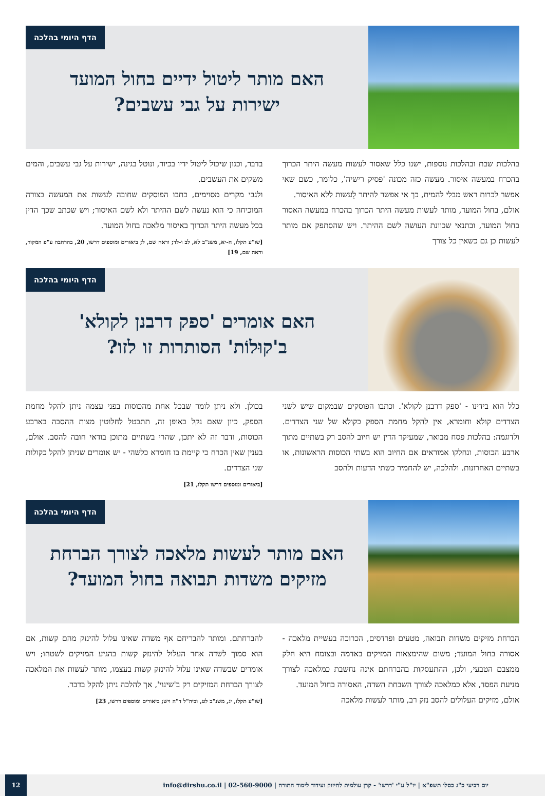הדף היומי בהלכה
האם מותר ליטול ידיים בחול המועד
ישירות על גבי עשבים?
בהלכות שבת ובהלכות נוספות, ישנו כלל שאסור לעשות מעשה היתר הכרוך בהכרח במעשה איסור. מעשה כזה מכונה 'פסיק רישיה', כלומר, כשם שאי אפשר לכרות ראש מבלי להמית, כך אי אפשר להיתר לֵעשות ללא האיסור.
אולם, בחול המועד, מותר לעשות מעשה היתר הכרוך בהכרח במעשה האסור בחול המועד, ובתנאי שכוונת העושה לשם ההיתר. ויש שהסתפק אם מותר לעשות כן גם כשאין כל צורך
בדבר, וכגון שיכול ליטול ידיו בכיור, ונוטל בגינה, ישירות על גבי עשבים, והמים משקים את העשבים.
ולגבי מקרים מסוימים, כתבו הפוסקים שחובה לעשות את המעשה בצורה המוכיחה כי הוא נעשה לשם ההיתר ולא לשם האיסור; ויש שכתב שכך הדין בכל מעשה היתר הכרוך באיסור מלאכה בחול המועד.
[שו"ע תקלז, ח-יא, משנ"ב לא, לב ו-לד; וראה שם, ל; ביאורים ומוספים דרשו, 20, בהרחבה ע"פ המקור, וראה שם, 19]
הדף היומי בהלכה
האם אומרים 'ספק דרבנן לקולא'
ב'קוּלוֹת' הסותרות זו לזו?
כלל הוא בידינו - 'ספק דרבנן לקולא'. וכתבו הפוסקים שבמקום שיש לשני הצדדים קולא וחומרא, אין להקל מחמת הספק כקולא של שני הצדדים. ולדוגמה: בהלכות פסח מבואר, שמעיקר הדין יש חיוב להסב רק בשתיים מתוך ארבע הכוסות, ונחלקו אמוראים אם החיוב הוא בשתי הכוסות הראשונות, או בשתיים האחרונות. ולהלכה, יש להחמיר כשתי הדעות ולהסב
בכולן. ולא ניתן לומר שבכל אחת מהכוסות בפני עצמה ניתן להקל מחמת הספק, כיון שאם נקל באופן זה, תתבטל לחלוטין מצות ההסבה בארבע הכוסות, ודבר זה לא יתכן, שהרי בשתיים מתוכן בודאי חובה להסב. אולם, בענין שאין הכרח כי קיימת בו חומרא כלשהי - יש אומרים שניתן להקל כקולות שני הצדדים.
[ביאורים ומוספים דרשו תקלז, 21]
הדף היומי בהלכה
האם מותר לעשות מלאכה לצורך הברחת
מזיקים משדות תבואה בחול המועד?
הברחת מזיקים משדות תבואה, מטעים ופרדסים, הכרוכה בעשיית מלאכה - אסורה בחול המועד; משום שהימצאות המזיקים באדמה ובצומח היא חלק ממצבם הטבעי, ולכן, ההתעסקות בהברחתם אינה נחשבת כמלאכה לצורך מניעת הפסד, אלא כמלאכה לצורך השבחת השדה, האסורה בחול המועד.
אולם, מזיקים העלולים להסב נזק רב, מותר לעשות מלאכה
להברחתם. ומותר להבריחם אף משדה שאינו עלול להינזק מהם קשות, אם הוא סמוך לשדה אחר העלול להינזק קשות בהגיע המזיקים לשטחו; ויש אומרים שבשדה שאינו עלול להינזק קשות בעצמו, מותר לעשות את המלאכה לצורך הברחת המזיקים רק ב'שינוי', אך להלכה ניתן להקל בדבר.
[שו"ע תקלז, יג, משנ"ב לט, וביה"ל ד"ה ויש; ביאורים ומוספים דרשו, 23]
יום רביעי כ"ג כסלו תשפ"א | יו"ל ע"י 'דרשו' - קרן עולמית לחיזוק ועידוד לימוד התורה | 02-560-9000 | info@dirshu.co.il
12